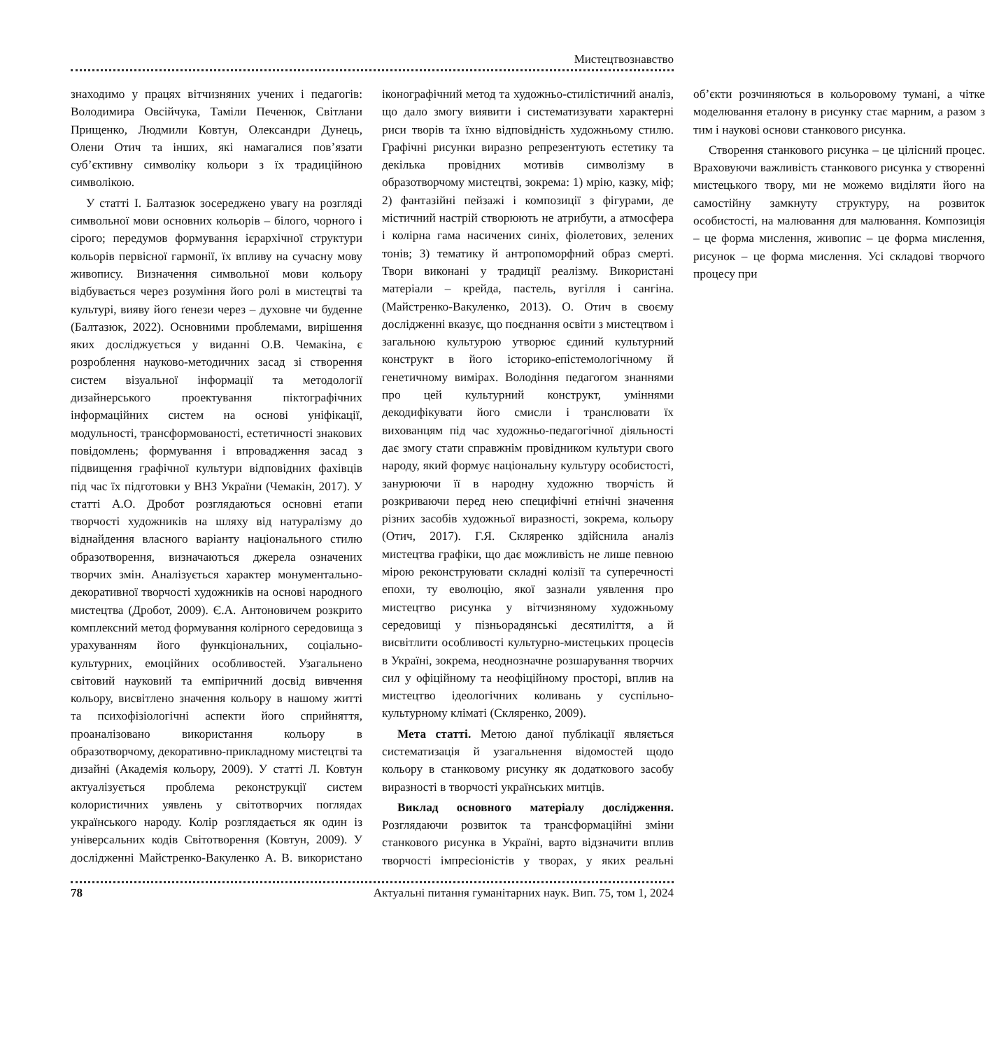Мистецтвознавство
знаходимо у працях вітчизняних учених і педагогів: Володимира Овсійчука, Таміли Печенюк, Світлани Прищенко, Людмили Ковтун, Олександри Дунець, Олени Отич та інших, які намагалися пов’язати суб’єктивну символіку кольори з їх традиційною символікою.
У статті І. Балтазюк зосереджено увагу на розгляді символьної мови основних кольорів – білого, чорного і сірого; передумов формування ієрархічної структури кольорів первісної гармонії, їх впливу на сучасну мову живопису. Визначення символьної мови кольору відбувається через розуміння його ролі в мистецтві та культурі, вияву його ґенези через – духовне чи буденне (Балтазюк, 2022). Основними проблемами, вирішення яких досліджується у виданні О.В. Чемакіна, є розроблення науково-методичних засад зі створення систем візуальної інформації та методології дизайнерського проектування піктографічних інформаційних систем на основі уніфікації, модульності, трансформованості, естетичності знакових повідомлень; формування і впровадження засад з підвищення графічної культури відповідних фахівців під час їх підготовки у ВНЗ України (Чемакін, 2017). У статті А.О. Дробот розглядаються основні етапи творчості художників на шляху від натуралізму до віднайдення власного варіанту національного стилю образотворення, визначаються джерела означених творчих змін. Аналізується характер монументально-декоративної творчості художників на основі народного мистецтва (Дробот, 2009). Є.А. Антоновичем розкрито комплексний метод формування колірного середовища з урахуванням його функціональних, соціально-культурних, емоційних особливостей. Узагальнено світовий науковий та емпіричний досвід вивчення кольору, висвітлено значення кольору в нашому житті та психофізіологічні аспекти його сприйняття, проаналізовано використання кольору в образотворчому, декоративно-прикладному мистецтві та дизайні (Академія кольору, 2009). У статті Л. Ковтун актуалізується проблема реконструкції систем колористичних уявлень у світотворчих поглядах українського народу. Колір розглядається як один із універсальних кодів Світотворення (Ковтун, 2009). У дослідженні Майстренко-Вакуленко А. В. використано іконографічний метод та художньо-стилістичний аналіз, що дало змогу виявити і систематизувати характерні риси творів та їхню відповідність художньому стилю. Графічні рисунки виразно репрезентують естетику та декілька провідних мотивів символізму в образотворчому мистецтві, зокрема: 1) мрію, казку, міф; 2) фантазійні пейзажі і композиції з фігурами, де містичний настрій створюють не атрибути, а атмосфера і колірна гама насичених синіх, фіолетових, зелених тонів; 3) тематику й антропоморфний образ смерті. Твори виконані у традиції реалізму. Використані матеріали – крейда, пастель, вугілля і сангіна. (Майстренко-Вакуленко, 2013). О. Отич в своєму дослідженні вказує, що поєднання освіти з мистецтвом і загальною культурою утворює єдиний культурний конструкт в його історико-епістемологічному й генетичному вимірах. Володіння педагогом знаннями про цей культурний конструкт, уміннями декодифікувати його смисли і транслювати їх вихованцям під час художньо-педагогічної діяльності дає змогу стати справжнім провідником культури свого народу, який формує національну культуру особистості, занурюючи її в народну художню творчість й розкриваючи перед нею специфічні етнічні значення різних засобів художньої виразності, зокрема, кольору (Отич, 2017). Г.Я. Скляренко здійснила аналіз мистецтва графіки, що дає можливість не лише певною мірою реконструювати складні колізії та суперечності епохи, ту еволюцію, якої зазнали уявлення про мистецтво рисунка у вітчизняному художньому середовищі у пізньорадянські десятиліття, а й висвітлити особливості культурно-мистецьких процесів в Україні, зокрема, неоднозначне розшарування творчих сил у офіційному та неофіційному просторі, вплив на мистецтво ідеологічних коливань у суспільно-культурному кліматі (Скляренко, 2009).
Мета статті. Метою даної публікації являється систематизація й узагальнення відомостей щодо кольору в станковому рисунку як додаткового засобу виразності в творчості українських митців.
Виклад основного матеріалу дослідження. Розглядаючи розвиток та трансформаційні зміни станкового рисунка в Україні, варто відзначити вплив творчості імпресіоністів у творах, у яких реальні об’єкти розчиняються в кольоровому тумані, а чітке моделювання еталону в рисунку стає марним, а разом з тим і наукові основи станкового рисунка.
Створення станкового рисунка – це цілісний процес. Враховуючи важливість станкового рисунка у створенні мистецького твору, ми не можемо виділяти його на самостійну замкнуту структуру, на розвиток особистості, на малювання для малювання. Композиція – це форма мислення, живопис – це форма мислення, рисунок – це форма мислення. Усі складові творчого процесу при
78 Актуальні питання гуманітарних наук. Вип. 75, том 1, 2024